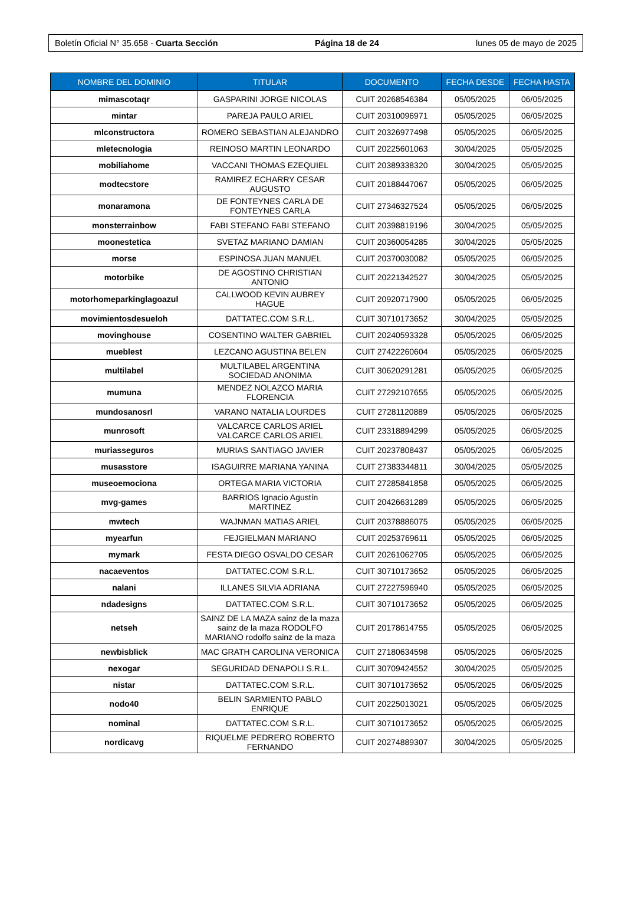Boletín Oficial N° 35.658 - Cuarta Sección Página 18 de 24 lunes 05 de mayo de 2025
| NOMBRE DEL DOMINIO | TITULAR | DOCUMENTO | FECHA DESDE | FECHA HASTA |
| --- | --- | --- | --- | --- |
| mimascotaqr | GASPARINI JORGE NICOLAS | CUIT 20268546384 | 05/05/2025 | 06/05/2025 |
| mintar | PAREJA PAULO ARIEL | CUIT 20310096971 | 05/05/2025 | 06/05/2025 |
| mlconstructora | ROMERO SEBASTIAN ALEJANDRO | CUIT 20326977498 | 05/05/2025 | 06/05/2025 |
| mletecnologia | REINOSO MARTIN LEONARDO | CUIT 20225601063 | 30/04/2025 | 05/05/2025 |
| mobiliahome | VACCANI THOMAS EZEQUIEL | CUIT 20389338320 | 30/04/2025 | 05/05/2025 |
| modtecstore | RAMIREZ ECHARRY CESAR AUGUSTO | CUIT 20188447067 | 05/05/2025 | 06/05/2025 |
| monaramona | DE FONTEYNES CARLA DE FONTEYNES CARLA | CUIT 27346327524 | 05/05/2025 | 06/05/2025 |
| monsterrainbow | FABI STEFANO FABI STEFANO | CUIT 20398819196 | 30/04/2025 | 05/05/2025 |
| moonestetica | SVETAZ MARIANO DAMIAN | CUIT 20360054285 | 30/04/2025 | 05/05/2025 |
| morse | ESPINOSA JUAN MANUEL | CUIT 20370030082 | 05/05/2025 | 06/05/2025 |
| motorbike | DE AGOSTINO CHRISTIAN ANTONIO | CUIT 20221342527 | 30/04/2025 | 05/05/2025 |
| motorhomeparkinglagoazul | CALLWOOD KEVIN AUBREY HAGUE | CUIT 20920717900 | 05/05/2025 | 06/05/2025 |
| movimientosdesueloh | DATTATEC.COM S.R.L. | CUIT 30710173652 | 30/04/2025 | 05/05/2025 |
| movinghouse | COSENTINO WALTER GABRIEL | CUIT 20240593328 | 05/05/2025 | 06/05/2025 |
| mueblest | LEZCANO AGUSTINA BELEN | CUIT 27422260604 | 05/05/2025 | 06/05/2025 |
| multilabel | MULTILABEL ARGENTINA SOCIEDAD ANONIMA | CUIT 30620291281 | 05/05/2025 | 06/05/2025 |
| mumuna | MENDEZ NOLAZCO MARIA FLORENCIA | CUIT 27292107655 | 05/05/2025 | 06/05/2025 |
| mundosanosrl | VARANO NATALIA LOURDES | CUIT 27281120889 | 05/05/2025 | 06/05/2025 |
| munrosoft | VALCARCE CARLOS ARIEL VALCARCE CARLOS ARIEL | CUIT 23318894299 | 05/05/2025 | 06/05/2025 |
| muriasseguros | MURIAS SANTIAGO JAVIER | CUIT 20237808437 | 05/05/2025 | 06/05/2025 |
| musasstore | ISAGUIRRE MARIANA YANINA | CUIT 27383344811 | 30/04/2025 | 05/05/2025 |
| museoemociona | ORTEGA MARIA VICTORIA | CUIT 27285841858 | 05/05/2025 | 06/05/2025 |
| mvg-games | BARRIOS Ignacio Agustín MARTINEZ | CUIT 20426631289 | 05/05/2025 | 06/05/2025 |
| mwtech | WAJNMAN MATIAS ARIEL | CUIT 20378886075 | 05/05/2025 | 06/05/2025 |
| myearfun | FEJGIELMAN MARIANO | CUIT 20253769611 | 05/05/2025 | 06/05/2025 |
| mymark | FESTA DIEGO OSVALDO CESAR | CUIT 20261062705 | 05/05/2025 | 06/05/2025 |
| nacaeventos | DATTATEC.COM S.R.L. | CUIT 30710173652 | 05/05/2025 | 06/05/2025 |
| nalani | ILLANES SILVIA ADRIANA | CUIT 27227596940 | 05/05/2025 | 06/05/2025 |
| ndadesigns | DATTATEC.COM S.R.L. | CUIT 30710173652 | 05/05/2025 | 06/05/2025 |
| netseh | SAINZ DE LA MAZA sainz de la maza sainz de la maza RODOLFO MARIANO rodolfo sainz de la maza | CUIT 20178614755 | 05/05/2025 | 06/05/2025 |
| newbisblick | MAC GRATH CAROLINA VERONICA | CUIT 27180634598 | 05/05/2025 | 06/05/2025 |
| nexogar | SEGURIDAD DENAPOLI S.R.L. | CUIT 30709424552 | 30/04/2025 | 05/05/2025 |
| nistar | DATTATEC.COM S.R.L. | CUIT 30710173652 | 05/05/2025 | 06/05/2025 |
| nodo40 | BELIN SARMIENTO PABLO ENRIQUE | CUIT 20225013021 | 05/05/2025 | 06/05/2025 |
| nominal | DATTATEC.COM S.R.L. | CUIT 30710173652 | 05/05/2025 | 06/05/2025 |
| nordicavg | RIQUELME PEDRERO ROBERTO FERNANDO | CUIT 20274889307 | 30/04/2025 | 05/05/2025 |